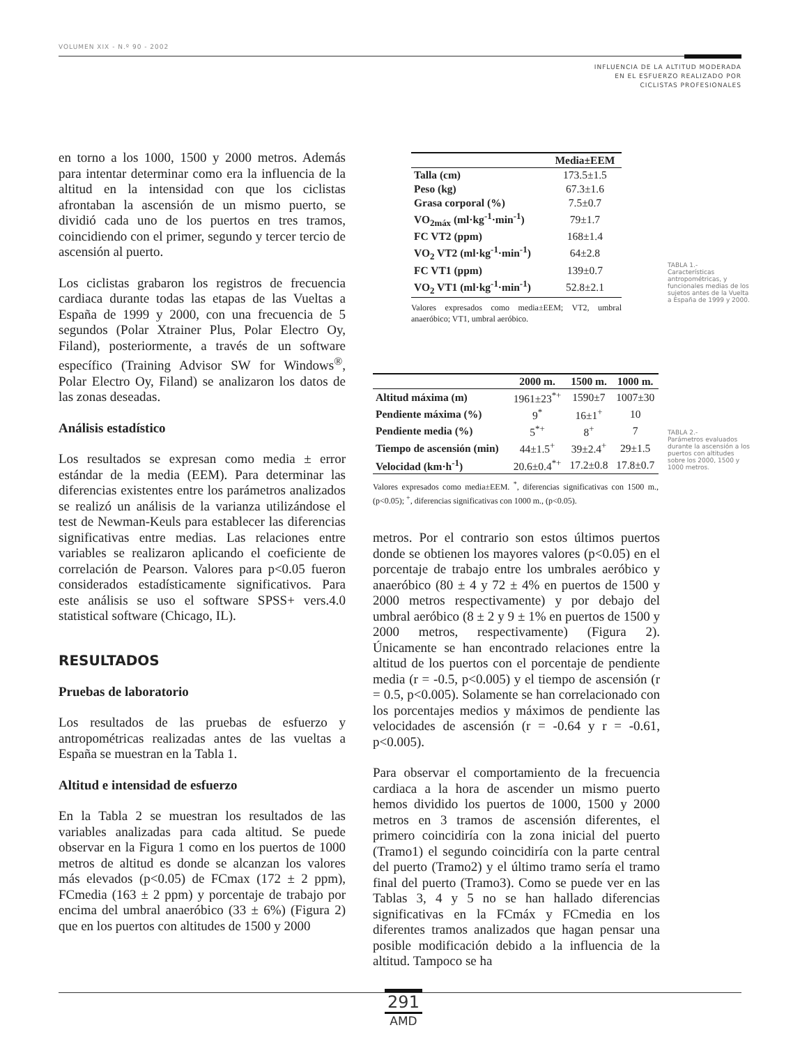VOLUMEN XIX - N.º 90 - 2002
INFLUENCIA DE LA ALTITUD MODERADA
EN EL ESFUERZO REALIZADO POR
CICLISTAS PROFESIONALES
en torno a los 1000, 1500 y 2000 metros. Además para intentar determinar como era la influencia de la altitud en la intensidad con que los ciclistas afrontaban la ascensión de un mismo puerto, se dividió cada uno de los puertos en tres tramos, coincidiendo con el primer, segundo y tercer tercio de ascensión al puerto.
Los ciclistas grabaron los registros de frecuencia cardiaca durante todas las etapas de las Vueltas a España de 1999 y 2000, con una frecuencia de 5 segundos (Polar Xtrainer Plus, Polar Electro Oy, Filand), posteriormente, a través de un software específico (Training Advisor SW for Windows<sup>®</sup>, Polar Electro Oy, Filand) se analizaron los datos de las zonas deseadas.
Análisis estadístico
Los resultados se expresan como media ± error estándar de la media (EEM). Para determinar las diferencias existentes entre los parámetros analizados se realizó un análisis de la varianza utilizándose el test de Newman-Keuls para establecer las diferencias significativas entre medias. Las relaciones entre variables se realizaron aplicando el coeficiente de correlación de Pearson. Valores para p<0.05 fueron considerados estadísticamente significativos. Para este análisis se uso el software SPSS+ vers.4.0 statistical software (Chicago, IL).
RESULTADOS
Pruebas de laboratorio
Los resultados de las pruebas de esfuerzo y antropométricas realizadas antes de las vueltas a España se muestran en la Tabla 1.
Altitud e intensidad de esfuerzo
En la Tabla 2 se muestran los resultados de las variables analizadas para cada altitud. Se puede observar en la Figura 1 como en los puertos de 1000 metros de altitud es donde se alcanzan los valores más elevados (p<0.05) de FCmax (172 ± 2 ppm), FCmedia (163 ± 2 ppm) y porcentaje de trabajo por encima del umbral anaeróbico (33 ± 6%) (Figura 2) que en los puertos con altitudes de 1500 y 2000
| | Media±EEM |
| --- | --- |
| Talla (cm) | 173.5±1.5 |
| Peso (kg) | 67.3±1.6 |
| Grasa corporal (%) | 7.5±0.7 |
| VO<sub>2máx</sub> (ml·kg<sup>-1</sup>·min<sup>-1</sup>) | 79±1.7 |
| FC VT2 (ppm) | 168±1.4 |
| VO<sub>2</sub> VT2 (ml·kg<sup>-1</sup>·min<sup>-1</sup>) | 64±2.8 |
| FC VT1 (ppm) | 139±0.7 |
| VO<sub>2</sub> VT1 (ml·kg<sup>-1</sup>·min<sup>-1</sup>) | 52.8±2.1 |
Valores expresados como media±EEM; VT2, umbral anaeróbico; VT1, umbral aeróbico.
TABLA 1.-
Características antropométricas, y funcionales medias de los sujetos antes de la Vuelta a España de 1999 y 2000.
| | 2000 m. | 1500 m. | 1000 m. |
| --- | --- | --- | --- |
| Altitud máxima (m) | 1961±23<sup>*+</sup> | 1590±7 | 1007±30 |
| Pendiente máxima (%) | 9<sup>*</sup> | 16±1<sup>+</sup> | 10 |
| Pendiente media (%) | 5<sup>*+</sup> | 8<sup>+</sup> | 7 |
| Tiempo de ascensión (min) | 44±1.5<sup>+</sup> | 39±2.4<sup>+</sup> | 29±1.5 |
| Velocidad (km·h<sup>-1</sup>) | 20.6±0.4<sup>*+</sup> | 17.2±0.8 | 17.8±0.7 |
Valores expresados como media±EEM. <sup>*</sup>, diferencias significativas con 1500 m., (p<0.05); <sup>+</sup>, diferencias significativas con 1000 m., (p<0.05).
TABLA 2.-
Parámetros evaluados durante la ascensión a los puertos con altitudes sobre los 2000, 1500 y 1000 metros.
metros. Por el contrario son estos últimos puertos donde se obtienen los mayores valores (p<0.05) en el porcentaje de trabajo entre los umbrales aeróbico y anaeróbico (80 ± 4 y 72 ± 4% en puertos de 1500 y 2000 metros respectivamente) y por debajo del umbral aeróbico (8 ± 2 y 9 ± 1% en puertos de 1500 y 2000 metros, respectivamente) (Figura 2). Únicamente se han encontrado relaciones entre la altitud de los puertos con el porcentaje de pendiente media (r = -0.5, p<0.005) y el tiempo de ascensión (r = 0.5, p<0.005). Solamente se han correlacionado con los porcentajes medios y máximos de pendiente las velocidades de ascensión (r = -0.64 y r = -0.61, p<0.005).
Para observar el comportamiento de la frecuencia cardiaca a la hora de ascender un mismo puerto hemos dividido los puertos de 1000, 1500 y 2000 metros en 3 tramos de ascensión diferentes, el primero coincidiría con la zona inicial del puerto (Tramo1) el segundo coincidiría con la parte central del puerto (Tramo2) y el último tramo sería el tramo final del puerto (Tramo3). Como se puede ver en las Tablas 3, 4 y 5 no se han hallado diferencias significativas en la FCmáx y FCmedia en los diferentes tramos analizados que hagan pensar una posible modificación debido a la influencia de la altitud. Tampoco se ha
291
AMD